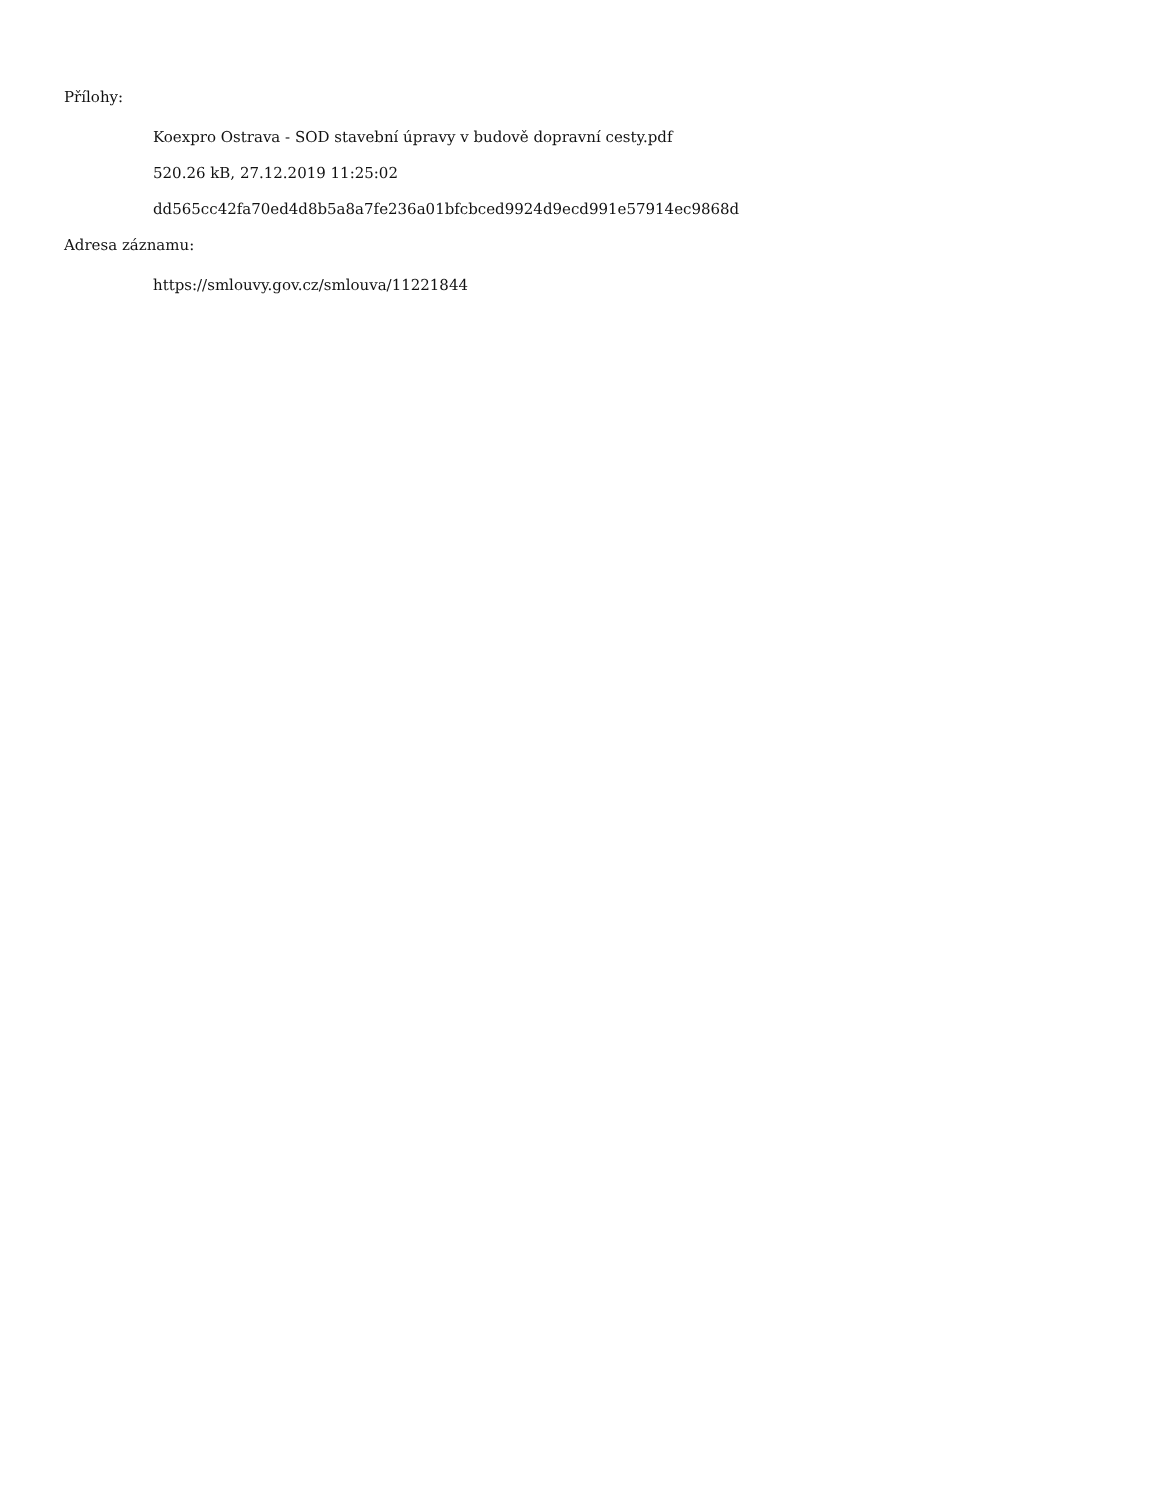Přílohy:
Koexpro Ostrava - SOD stavební úpravy v budově dopravní cesty.pdf
520.26 kB, 27.12.2019 11:25:02
dd565cc42fa70ed4d8b5a8a7fe236a01bfcbced9924d9ecd991e57914ec9868d
Adresa záznamu:
https://smlouvy.gov.cz/smlouva/11221844